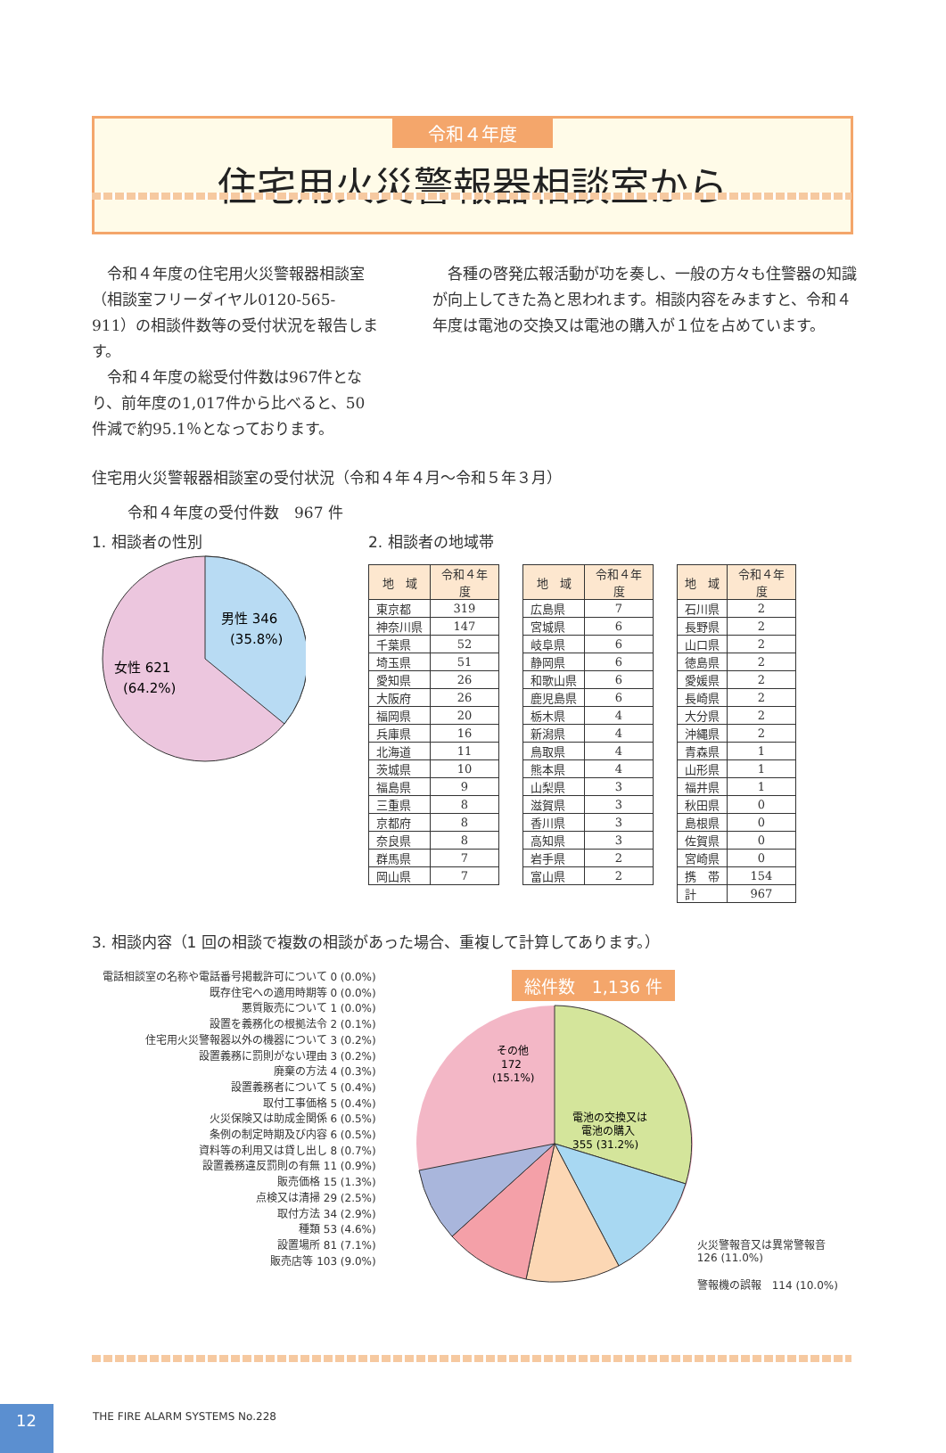令和４年度
住宅用火災警報器相談室から
令和４年度の住宅用火災警報器相談室（相談室フリーダイヤル0120-565-911）の相談件数等の受付状況を報告します。
令和４年度の総受付件数は967件となり、前年度の1,017件から比べると、50件減で約95.1％となっております。
各種の啓発広報活動が功を奏し、一般の方々も住警器の知識が向上してきた為と思われます。相談内容をみますと、令和４年度は電池の交換又は電池の購入が１位を占めています。
住宅用火災警報器相談室の受付状況（令和４年４月～令和５年３月）
令和４年度の受付件数　967 件
1. 相談者の性別
男性 346
(35.8%)
女性 621
(64.2%)
2. 相談者の地域帯
| 地 域 | 令和４年度 |
| --- | --- |
| 東京都 | 319 |
| 神奈川県 | 147 |
| 千葉県 | 52 |
| 埼玉県 | 51 |
| 愛知県 | 26 |
| 大阪府 | 26 |
| 福岡県 | 20 |
| 兵庫県 | 16 |
| 北海道 | 11 |
| 茨城県 | 10 |
| 福島県 | 9 |
| 三重県 | 8 |
| 京都府 | 8 |
| 奈良県 | 8 |
| 群馬県 | 7 |
| 岡山県 | 7 |
| 地 域 | 令和４年度 |
| --- | --- |
| 広島県 | 7 |
| 宮城県 | 6 |
| 岐阜県 | 6 |
| 静岡県 | 6 |
| 和歌山県 | 6 |
| 鹿児島県 | 6 |
| 栃木県 | 4 |
| 新潟県 | 4 |
| 鳥取県 | 4 |
| 熊本県 | 4 |
| 山梨県 | 3 |
| 滋賀県 | 3 |
| 香川県 | 3 |
| 高知県 | 3 |
| 岩手県 | 2 |
| 富山県 | 2 |
| 地 域 | 令和４年度 |
| --- | --- |
| 石川県 | 2 |
| 長野県 | 2 |
| 山口県 | 2 |
| 徳島県 | 2 |
| 愛媛県 | 2 |
| 長崎県 | 2 |
| 大分県 | 2 |
| 沖縄県 | 2 |
| 青森県 | 1 |
| 山形県 | 1 |
| 福井県 | 1 |
| 秋田県 | 0 |
| 島根県 | 0 |
| 佐賀県 | 0 |
| 宮崎県 | 0 |
| 携 帯 | 154 |
| 計 | 967 |
3. 相談内容（1 回の相談で複数の相談があった場合、重複して計算してあります。）
電話相談室の名称や電話番号掲載許可について 0 (0.0%)
既存住宅への適用時期等 0 (0.0%)
悪質販売について 1 (0.0%)
設置を義務化の根拠法令 2 (0.1%)
住宅用火災警報器以外の機器について 3 (0.2%)
設置義務に罰則がない理由 3 (0.2%)
廃棄の方法 4 (0.3%)
設置義務者について 5 (0.4%)
取付工事価格 5 (0.4%)
火災保険又は助成金関係 6 (0.5%)
条例の制定時期及び内容 6 (0.5%)
資料等の利用又は貸し出し 8 (0.7%)
設置義務違反罰則の有無 11 (0.9%)
販売価格 15 (1.3%)
点検又は清掃 29 (2.5%)
取付方法 34 (2.9%)
種類 53 (4.6%)
設置場所 81 (7.1%)
販売店等 103 (9.0%)
総件数　1,136 件
電池の交換又は
電池の購入
355 (31.2%)
その他
172
(15.1%)
火災警報音又は異常警報音
126 (11.0%)
警報機の誤報　114 (10.0%)
THE FIRE ALARM SYSTEMS No.228
12